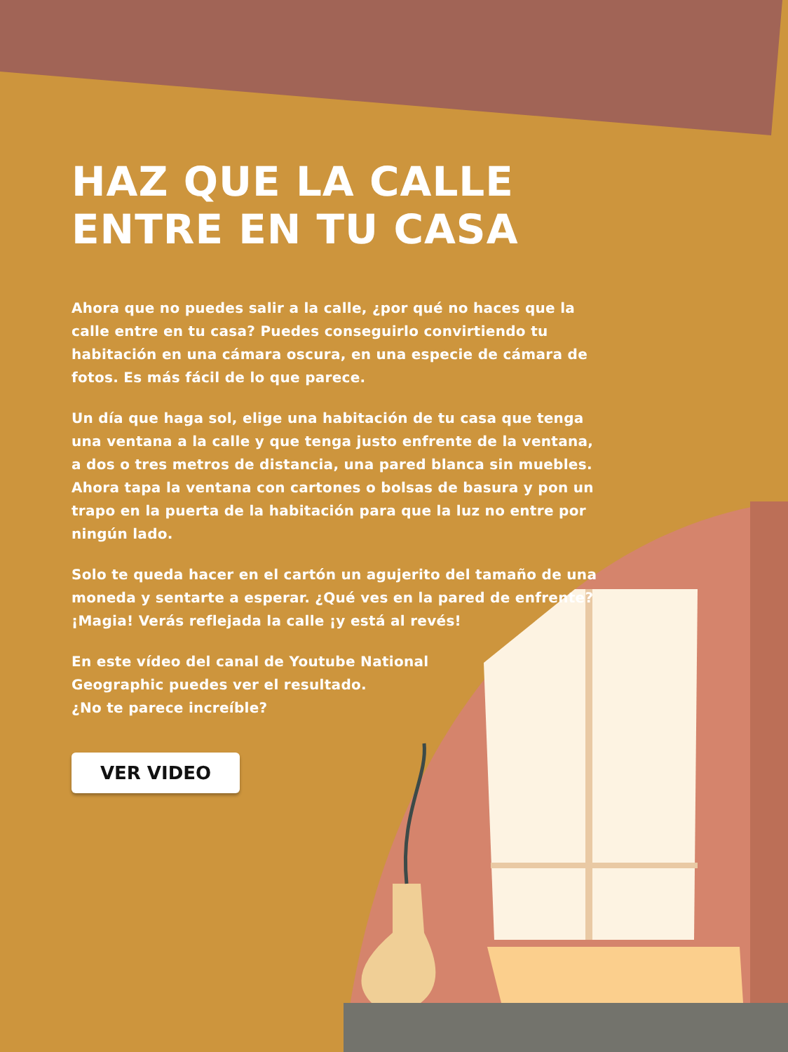HAZ QUE LA CALLE
ENTRE EN TU CASA
Ahora que no puedes salir a la calle, ¿por qué no haces que la calle entre en tu casa? Puedes conseguirlo convirtiendo tu habitación en una cámara oscura, en una especie de cámara de fotos. Es más fácil de lo que parece.
Un día que haga sol, elige una habitación de tu casa que tenga una ventana a la calle y que tenga justo enfrente de la ventana, a dos o tres metros de distancia, una pared blanca sin muebles. Ahora tapa la ventana con cartones o bolsas de basura y pon un trapo en la puerta de la habitación para que la luz no entre por ningún lado.
Solo te queda hacer en el cartón un agujerito del tamaño de una moneda y sentarte a esperar. ¿Qué ves en la pared de enfrente?
¡Magia! Verás reflejada la calle ¡y está al revés!
En este vídeo del canal de Youtube National
Geographic puedes ver el resultado.
¿No te parece increíble?
VER VIDEO